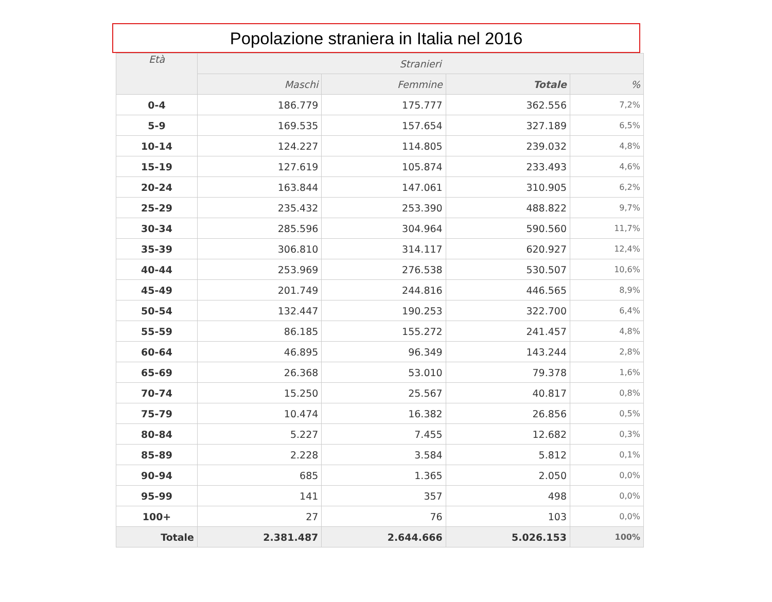Popolazione straniera in Italia nel 2016
| Età | Stranieri | | | |
| --- | --- | --- | --- | --- |
| | Maschi | Femmine | Totale | % |
| 0-4 | 186.779 | 175.777 | 362.556 | 7,2% |
| 5-9 | 169.535 | 157.654 | 327.189 | 6,5% |
| 10-14 | 124.227 | 114.805 | 239.032 | 4,8% |
| 15-19 | 127.619 | 105.874 | 233.493 | 4,6% |
| 20-24 | 163.844 | 147.061 | 310.905 | 6,2% |
| 25-29 | 235.432 | 253.390 | 488.822 | 9,7% |
| 30-34 | 285.596 | 304.964 | 590.560 | 11,7% |
| 35-39 | 306.810 | 314.117 | 620.927 | 12,4% |
| 40-44 | 253.969 | 276.538 | 530.507 | 10,6% |
| 45-49 | 201.749 | 244.816 | 446.565 | 8,9% |
| 50-54 | 132.447 | 190.253 | 322.700 | 6,4% |
| 55-59 | 86.185 | 155.272 | 241.457 | 4,8% |
| 60-64 | 46.895 | 96.349 | 143.244 | 2,8% |
| 65-69 | 26.368 | 53.010 | 79.378 | 1,6% |
| 70-74 | 15.250 | 25.567 | 40.817 | 0,8% |
| 75-79 | 10.474 | 16.382 | 26.856 | 0,5% |
| 80-84 | 5.227 | 7.455 | 12.682 | 0,3% |
| 85-89 | 2.228 | 3.584 | 5.812 | 0,1% |
| 90-94 | 685 | 1.365 | 2.050 | 0,0% |
| 95-99 | 141 | 357 | 498 | 0,0% |
| 100+ | 27 | 76 | 103 | 0,0% |
| Totale | 2.381.487 | 2.644.666 | 5.026.153 | 100% |